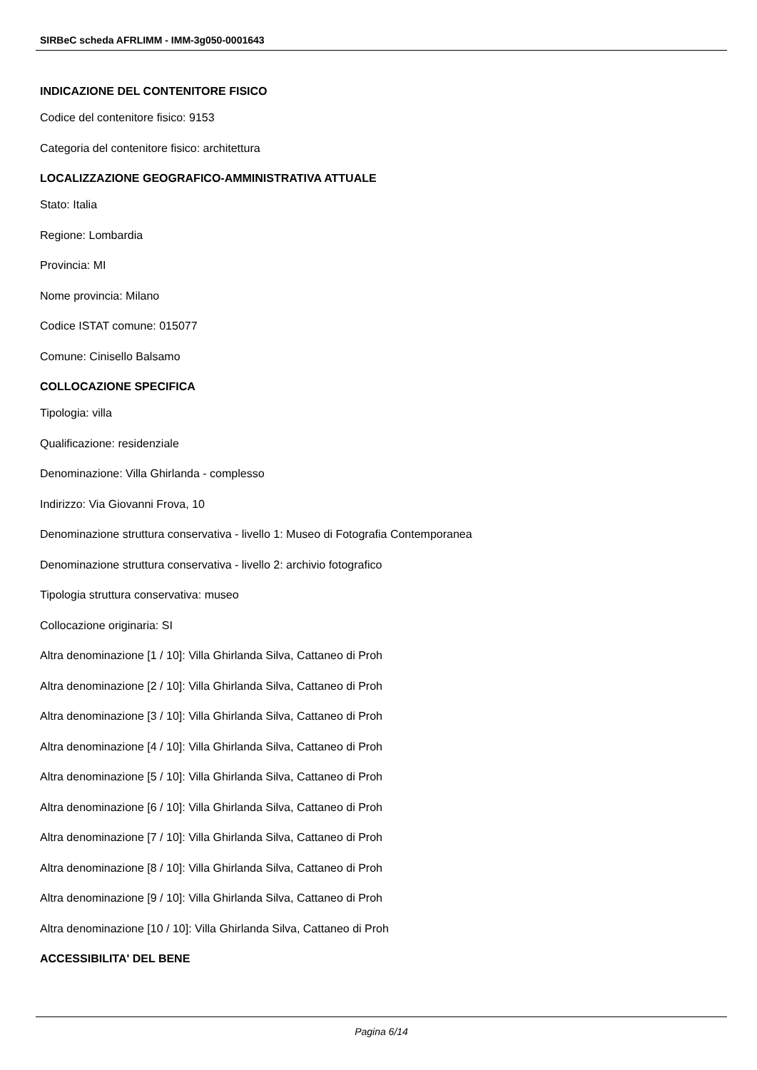SIRBeC scheda AFRLIMM - IMM-3g050-0001643
INDICAZIONE DEL CONTENITORE FISICO
Codice del contenitore fisico: 9153
Categoria del contenitore fisico: architettura
LOCALIZZAZIONE GEOGRAFICO-AMMINISTRATIVA ATTUALE
Stato: Italia
Regione: Lombardia
Provincia: MI
Nome provincia: Milano
Codice ISTAT comune: 015077
Comune: Cinisello Balsamo
COLLOCAZIONE SPECIFICA
Tipologia: villa
Qualificazione: residenziale
Denominazione: Villa Ghirlanda - complesso
Indirizzo: Via Giovanni Frova, 10
Denominazione struttura conservativa - livello 1: Museo di Fotografia Contemporanea
Denominazione struttura conservativa - livello 2: archivio fotografico
Tipologia struttura conservativa: museo
Collocazione originaria: SI
Altra denominazione [1 / 10]: Villa Ghirlanda Silva, Cattaneo di Proh
Altra denominazione [2 / 10]: Villa Ghirlanda Silva, Cattaneo di Proh
Altra denominazione [3 / 10]: Villa Ghirlanda Silva, Cattaneo di Proh
Altra denominazione [4 / 10]: Villa Ghirlanda Silva, Cattaneo di Proh
Altra denominazione [5 / 10]: Villa Ghirlanda Silva, Cattaneo di Proh
Altra denominazione [6 / 10]: Villa Ghirlanda Silva, Cattaneo di Proh
Altra denominazione [7 / 10]: Villa Ghirlanda Silva, Cattaneo di Proh
Altra denominazione [8 / 10]: Villa Ghirlanda Silva, Cattaneo di Proh
Altra denominazione [9 / 10]: Villa Ghirlanda Silva, Cattaneo di Proh
Altra denominazione [10 / 10]: Villa Ghirlanda Silva, Cattaneo di Proh
ACCESSIBILITA' DEL BENE
Pagina 6/14